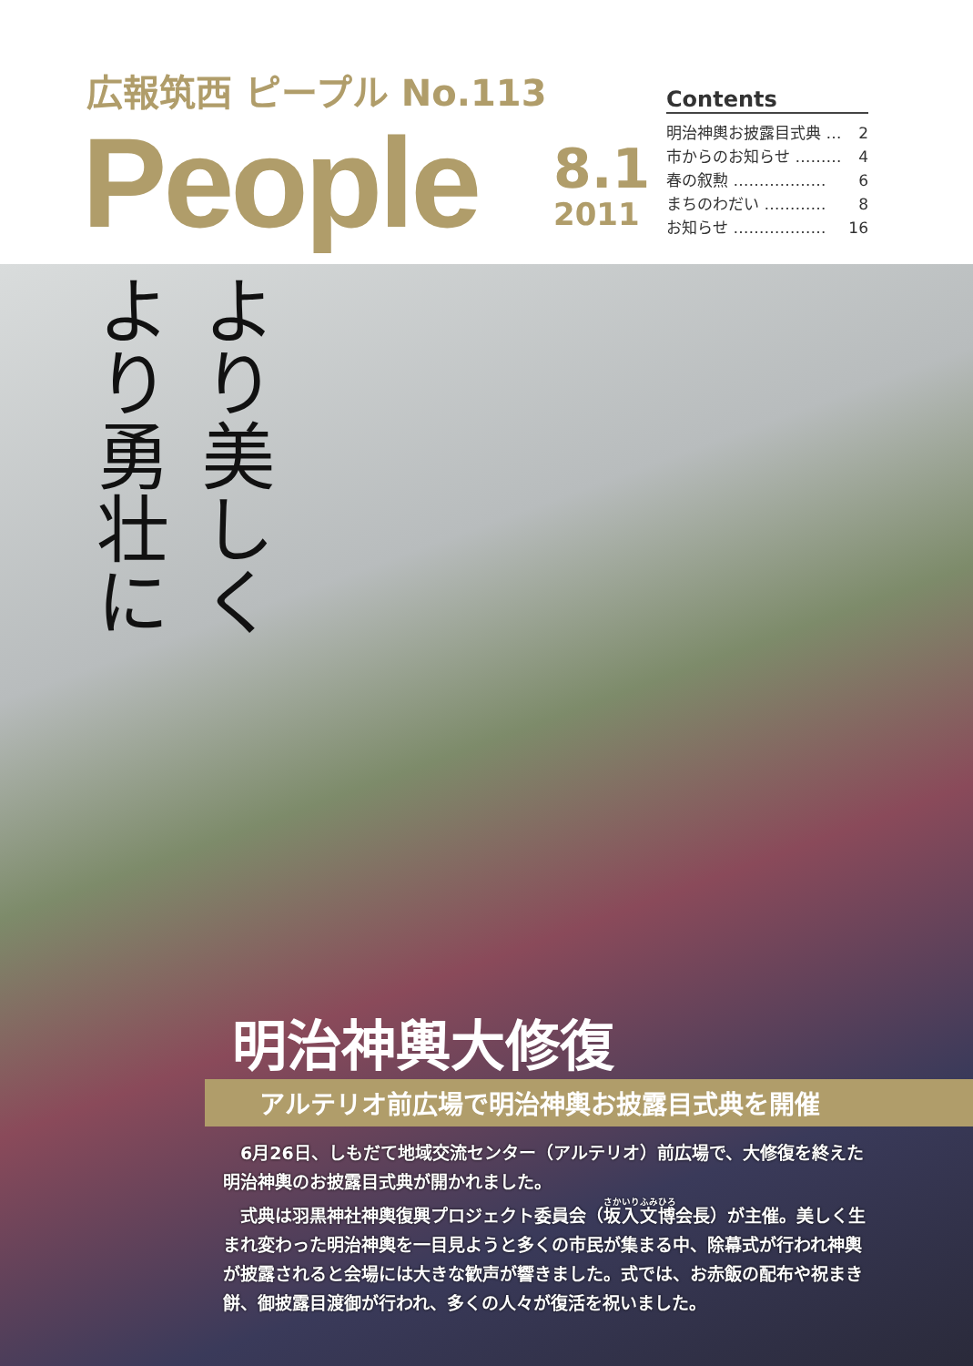広報筑西 ピープル No.113
People 8.1
2011
Contents
明治神輿お披露目式典 … 2
市からのお知らせ ……… 4
春の叙勲 ……………… 6
まちのわだい ………… 8
お知らせ ……………… 16
より美しく より勇壮に
明治神輿大修復
アルテリオ前広場で明治神輿お披露目式典を開催
6月26日、しもだて地域交流センター（アルテリオ）前広場で、大修復を終えた明治神輿のお披露目式典が開かれました。
式典は羽黒神社神輿復興プロジェクト委員会（坂入文博会長）が主催。美しく生まれ変わった明治神輿を一目見ようと多くの市民が集まる中、除幕式が行われ神輿が披露されると会場には大きな歓声が響きました。式では、お赤飯の配布や祝まき餅、御披露目渡御が行われ、多くの人々が復活を祝いました。